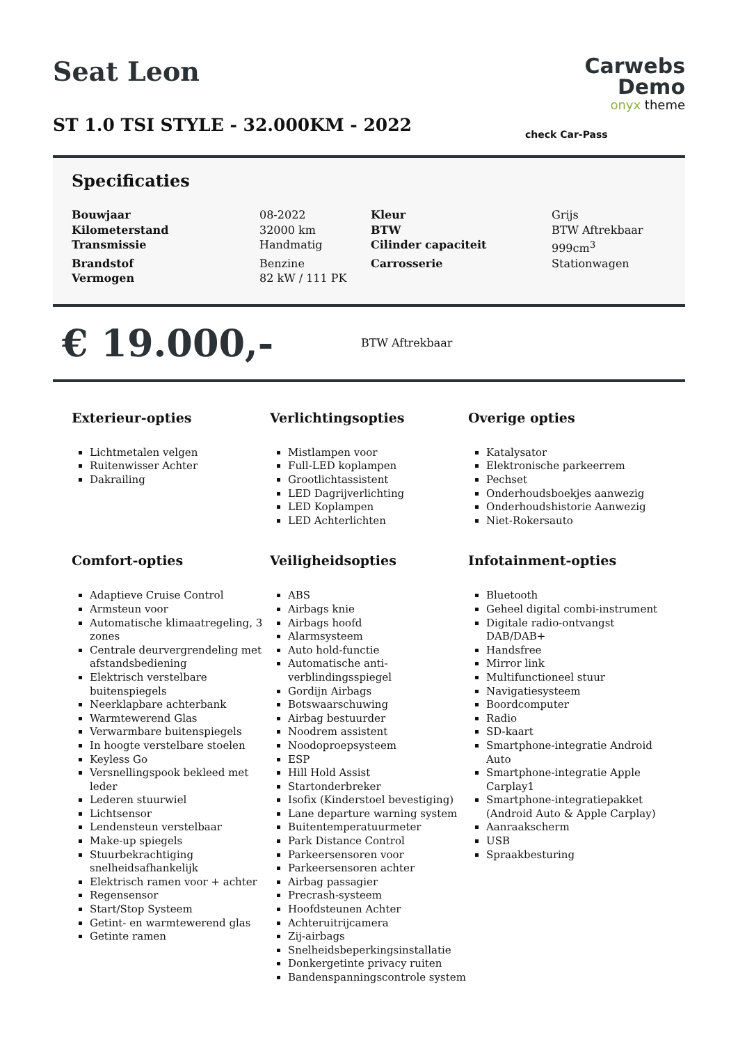Seat Leon
ST 1.0 TSI STYLE - 32.000KM - 2022
Carwebs Demo
onyx theme
check Car-Pass
Specificaties
| Bouwjaar | 08-2022 | Kleur | Grijs |
| Kilometerstand | 32000 km | BTW | BTW Aftrekbaar |
| Transmissie | Handmatig | Cilinder capaciteit | 999cm<sup>3</sup> |
| Brandstof | Benzine | Carrosserie | Stationwagen |
| Vermogen | 82 kW / 111 PK | | |
€ 19.000,-
BTW Aftrekbaar
Exterieur-opties
Lichtmetalen velgen
Ruitenwisser Achter
Dakrailing
Verlichtingsopties
Mistlampen voor
Full-LED koplampen
Grootlichtassistent
LED Dagrijverlichting
LED Koplampen
LED Achterlichten
Overige opties
Katalysator
Elektronische parkeerrem
Pechset
Onderhoudsboekjes aanwezig
Onderhoudshistorie Aanwezig
Niet-Rokersauto
Comfort-opties
Adaptieve Cruise Control
Armsteun voor
Automatische klimaatregeling, 3 zones
Centrale deurvergrendeling met afstandsbediening
Elektrisch verstelbare buitenspiegels
Neerklapbare achterbank
Warmtewerend Glas
Verwarmbare buitenspiegels
In hoogte verstelbare stoelen
Keyless Go
Versnellingspook bekleed met leder
Lederen stuurwiel
Lichtsensor
Lendensteun verstelbaar
Make-up spiegels
Stuurbekrachtiging snelheidsafhankelijk
Elektrisch ramen voor + achter
Regensensor
Start/Stop Systeem
Getint- en warmtewerend glas
Getinte ramen
Veiligheidsopties
ABS
Airbags knie
Airbags hoofd
Alarmsysteem
Auto hold-functie
Automatische anti-verblindingsspiegel
Gordijn Airbags
Botswaarschuwing
Airbag bestuurder
Noodrem assistent
Noodoproepsysteem
ESP
Hill Hold Assist
Startonderbreker
Isofix (Kinderstoel bevestiging)
Lane departure warning system
Buitentemperatuurmeter
Park Distance Control
Parkeersensoren voor
Parkeersensoren achter
Airbag passagier
Precrash-systeem
Hoofdsteunen Achter
Achteruitrijcamera
Zij-airbags
Snelheidsbeperkingsinstallatie
Donkergetinte privacy ruiten
Bandenspanningscontrole system
Infotainment-opties
Bluetooth
Geheel digital combi-instrument
Digitale radio-ontvangst DAB/DAB+
Handsfree
Mirror link
Multifunctioneel stuur
Navigatiesysteem
Boordcomputer
Radio
SD-kaart
Smartphone-integratie Android Auto
Smartphone-integratie Apple Carplay1
Smartphone-integratiepakket (Android Auto & Apple Carplay)
Aanraakscherm
USB
Spraakbesturing